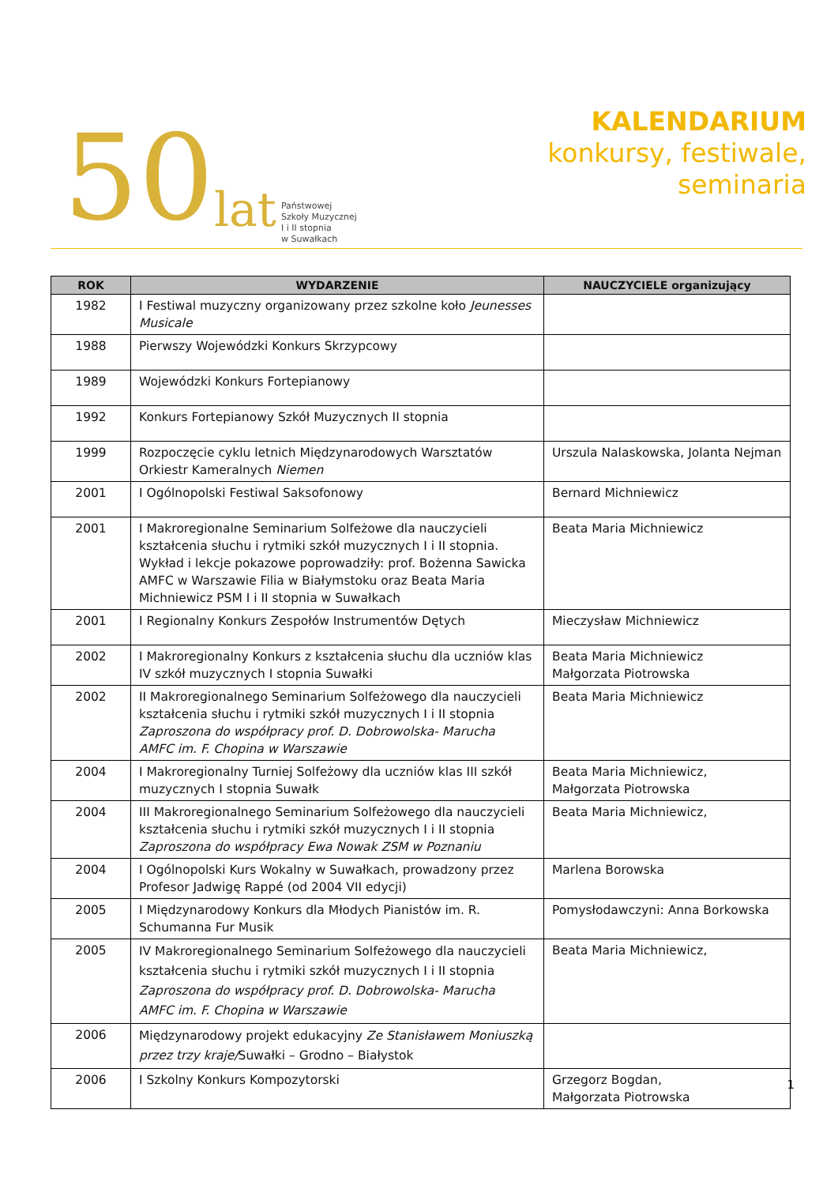50 lat
Państwowej
Szkoły Muzycznej
I i II stopnia
w Suwałkach
KALENDARIUM
konkursy, festiwale,
seminaria
| ROK | WYDARZENIE | NAUCZYCIELE organizujący |
| --- | --- | --- |
| 1982 | I Festiwal muzyczny organizowany przez szkolne koło Jeunesses Musicale | |
| 1988 | Pierwszy Wojewódzki Konkurs Skrzypcowy | |
| 1989 | Wojewódzki Konkurs Fortepianowy | |
| 1992 | Konkurs Fortepianowy Szkół Muzycznych II stopnia | |
| 1999 | Rozpoczęcie cyklu letnich Międzynarodowych Warsztatów Orkiestr Kameralnych Niemen | Urszula Nalaskowska, Jolanta Nejman |
| 2001 | I Ogólnopolski Festiwal Saksofonowy | Bernard Michniewicz |
| 2001 | I Makroregionalne Seminarium Solfeżowe dla nauczycieli kształcenia słuchu i rytmiki szkół muzycznych I i II stopnia. Wykład i lekcje pokazowe poprowadziły: prof. Bożenna Sawicka AMFC w Warszawie Filia w Białymstoku oraz Beata Maria Michniewicz PSM I i II stopnia w Suwałkach | Beata Maria Michniewicz |
| 2001 | I Regionalny Konkurs Zespołów Instrumentów Dętych | Mieczysław Michniewicz |
| 2002 | I Makroregionalny Konkurs z kształcenia słuchu dla uczniów klas IV szkół muzycznych I stopnia Suwałki | Beata Maria Michniewicz Małgorzata Piotrowska |
| 2002 | II Makroregionalnego Seminarium Solfeżowego dla nauczycieli kształcenia słuchu i rytmiki szkół muzycznych I i II stopnia Zaproszona do współpracy prof. D. Dobrowolska- Marucha AMFC im. F. Chopina w Warszawie | Beata Maria Michniewicz |
| 2004 | I Makroregionalny Turniej Solfeżowy dla uczniów klas III szkół muzycznych I stopnia Suwałk | Beata Maria Michniewicz, Małgorzata Piotrowska |
| 2004 | III Makroregionalnego Seminarium Solfeżowego dla nauczycieli kształcenia słuchu i rytmiki szkół muzycznych I i II stopnia Zaproszona do współpracy Ewa Nowak ZSM w Poznaniu | Beata Maria Michniewicz, |
| 2004 | I Ogólnopolski Kurs Wokalny w Suwałkach, prowadzony przez Profesor Jadwigę Rappé (od 2004 VII edycji) | Marlena Borowska |
| 2005 | I Międzynarodowy Konkurs dla Młodych Pianistów im. R. Schumanna Fur Musik | Pomysłodawczyni: Anna Borkowska |
| 2005 | IV Makroregionalnego Seminarium Solfeżowego dla nauczycieli kształcenia słuchu i rytmiki szkół muzycznych I i II stopnia Zaproszona do współpracy prof. D. Dobrowolska- Marucha AMFC im. F. Chopina w Warszawie | Beata Maria Michniewicz, |
| 2006 | Międzynarodowy projekt edukacyjny Ze Stanisławem Moniuszką przez trzy kraje/ Suwałki – Grodno – Białystok | |
| 2006 | I Szkolny Konkurs Kompozytorski | Grzegorz Bogdan, Małgorzata Piotrowska |
1